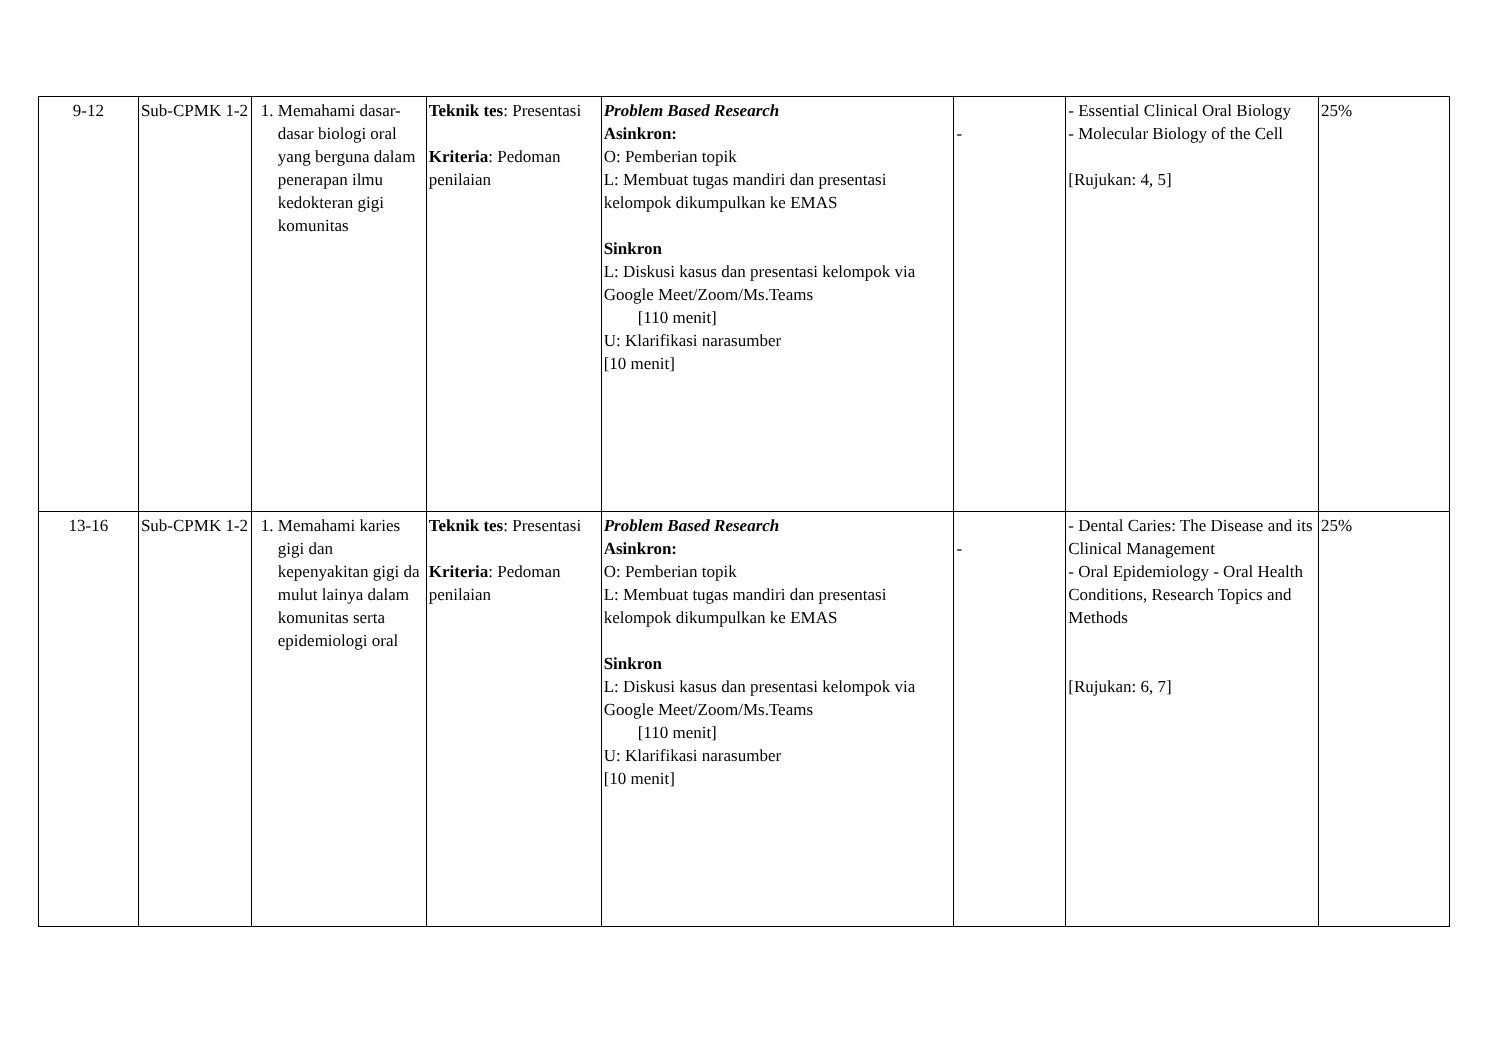| 9-12 | Sub-CPMK 1-2 | 1. Memahami dasar-dasar biologi oral yang berguna dalam penerapan ilmu kedokteran gigi komunitas | Teknik tes : Presentasi Kriteria : Pedoman penilaian | Problem Based Research Asinkron: O: Pemberian topik L: Membuat tugas mandiri dan presentasi kelompok dikumpulkan ke EMAS Sinkron L: Diskusi kasus dan presentasi kelompok via Google Meet/Zoom/Ms.Teams [110 menit] U: Klarifikasi narasumber [10 menit] | - | - Essential Clinical Oral Biology - Molecular Biology of the Cell [Rujukan: 4, 5] | 25% |
| 13-16 | Sub-CPMK 1-2 | 1. Memahami karies gigi dan kepenyakitan gigi da mulut lainya dalam komunitas serta epidemiologi oral | Teknik tes : Presentasi Kriteria : Pedoman penilaian | Problem Based Research Asinkron: O: Pemberian topik L: Membuat tugas mandiri dan presentasi kelompok dikumpulkan ke EMAS Sinkron L: Diskusi kasus dan presentasi kelompok via Google Meet/Zoom/Ms.Teams [110 menit] U: Klarifikasi narasumber [10 menit] | - | - Dental Caries: The Disease and its Clinical Management - Oral Epidemiology - Oral Health Conditions, Research Topics and Methods [Rujukan: 6, 7] | 25% |